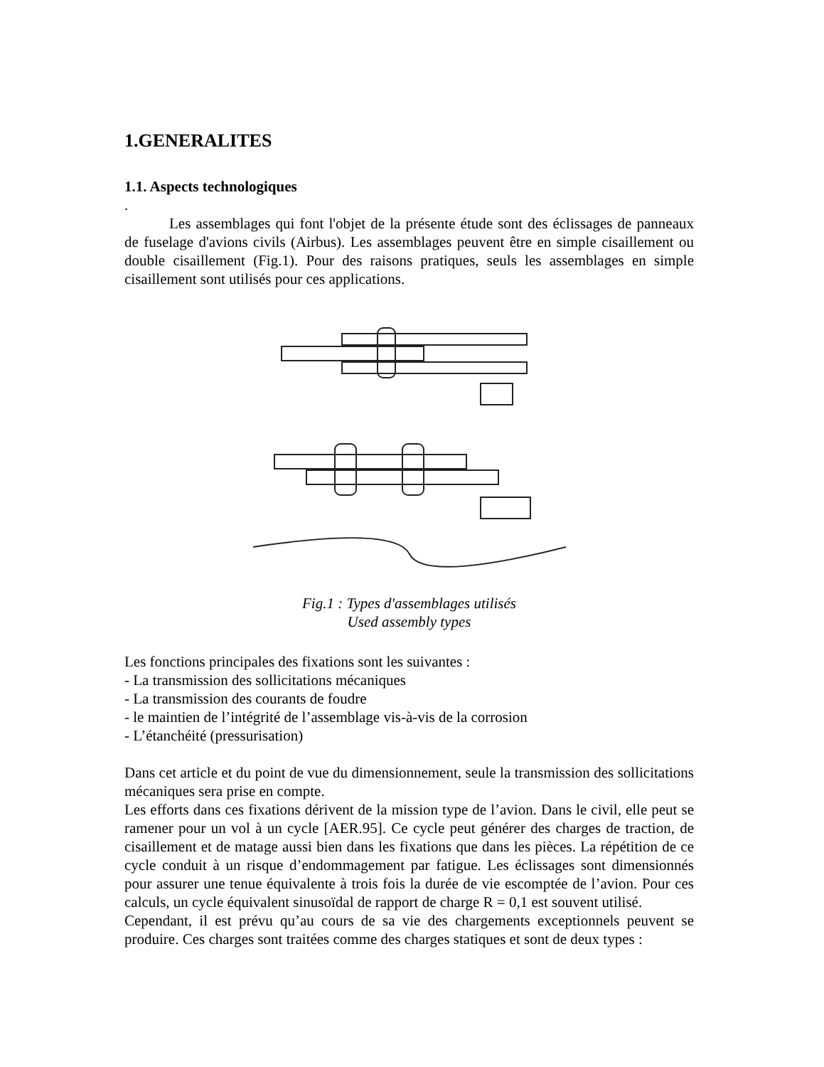1.GENERALITES
1.1. Aspects technologiques
.
   Les assemblages qui font l'objet de la présente étude sont des éclissages de panneaux de fuselage d'avions civils (Airbus). Les assemblages peuvent être en simple cisaillement ou double cisaillement (Fig.1). Pour des raisons pratiques, seuls les assemblages en simple cisaillement sont utilisés pour ces applications.
Fig.1 : Types d'assemblages utilisés
Used assembly types
Les fonctions principales des fixations sont les suivantes :
- La transmission des sollicitations mécaniques
- La transmission des courants de foudre
- le maintien de l’intégrité de l’assemblage vis-à-vis de la corrosion
- L’étanchéité (pressurisation)
Dans cet article et du point de vue du dimensionnement, seule la transmission des sollicitations mécaniques sera prise en compte.
Les efforts dans ces fixations dérivent de la mission type de l’avion. Dans le civil, elle peut se ramener pour un vol à un cycle [AER.95]. Ce cycle peut générer des charges de traction, de cisaillement et de matage aussi bien dans les fixations que dans les pièces. La répétition de ce cycle conduit à un risque d’endommagement par fatigue. Les éclissages sont dimensionnés pour assurer une tenue équivalente à trois fois la durée de vie escomptée de l’avion. Pour ces calculs, un cycle équivalent sinusoïdal de rapport de charge R = 0,1 est souvent utilisé.
Cependant, il est prévu qu’au cours de sa vie des chargements exceptionnels peuvent se produire. Ces charges sont traitées comme des charges statiques et sont de deux types :